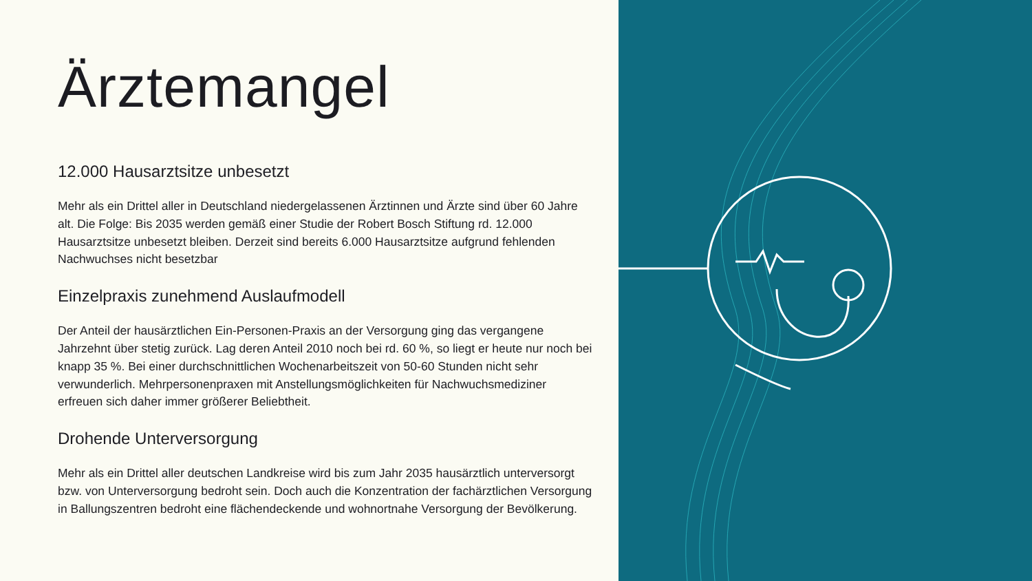Ärztemangel
12.000 Hausarztsitze unbesetzt
Mehr als ein Drittel aller in Deutschland niedergelassenen Ärztinnen und Ärzte sind über 60 Jahre alt. Die Folge: Bis 2035 werden gemäß einer Studie der Robert Bosch Stiftung rd. 12.000 Hausarztsitze unbesetzt bleiben. Derzeit sind bereits 6.000 Hausarztsitze aufgrund fehlenden Nachwuchses nicht besetzbar
Einzelpraxis zunehmend Auslaufmodell
Der Anteil der hausärztlichen Ein-Personen-Praxis an der Versorgung ging das vergangene Jahrzehnt über stetig zurück. Lag deren Anteil 2010 noch bei rd. 60 %, so liegt er heute nur noch bei knapp 35 %. Bei einer durchschnittlichen Wochenarbeitszeit von 50-60 Stunden nicht sehr verwunderlich. Mehrpersonenpraxen mit Anstellungsmöglichkeiten für Nachwuchsmediziner erfreuen sich daher immer größerer Beliebtheit.
Drohende Unterversorgung
Mehr als ein Drittel aller deutschen Landkreise wird bis zum Jahr 2035 hausärztlich unterversorgt bzw. von Unterversorgung bedroht sein. Doch auch die Konzentration der fachärztlichen Versorgung in Ballungszentren bedroht eine flächendeckende und wohnortnahe Versorgung der Bevölkerung.